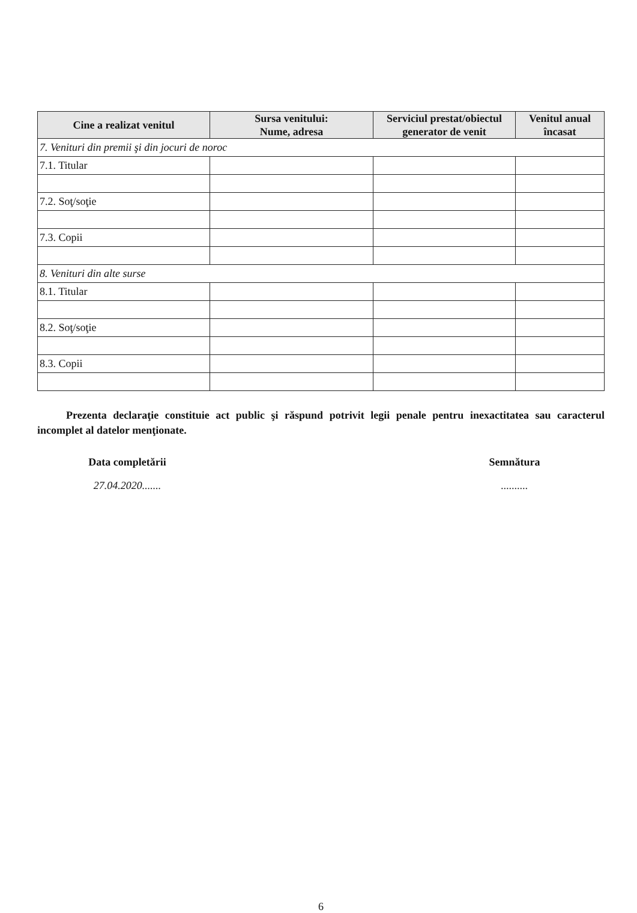| Cine a realizat venitul | Sursa venitului: Nume, adresa | Serviciul prestat/obiectul generator de venit | Venitul anual încasat |
| --- | --- | --- | --- |
| 7. Venituri din premii şi din jocuri de noroc | | | |
| 7.1. Titular | | | |
| 7.2. Soţ/soţie | | | |
| 7.3. Copii | | | |
| 8. Venituri din alte surse | | | |
| 8.1. Titular | | | |
| 8.2. Soţ/soţie | | | |
| 8.3. Copii | | | |
Prezenta declaraţie constituie act public şi răspund potrivit legii penale pentru inexactitatea sau caracterul incomplet al datelor menţionate.
Data completării
27.04.2020.......
Semnătura
..........
6